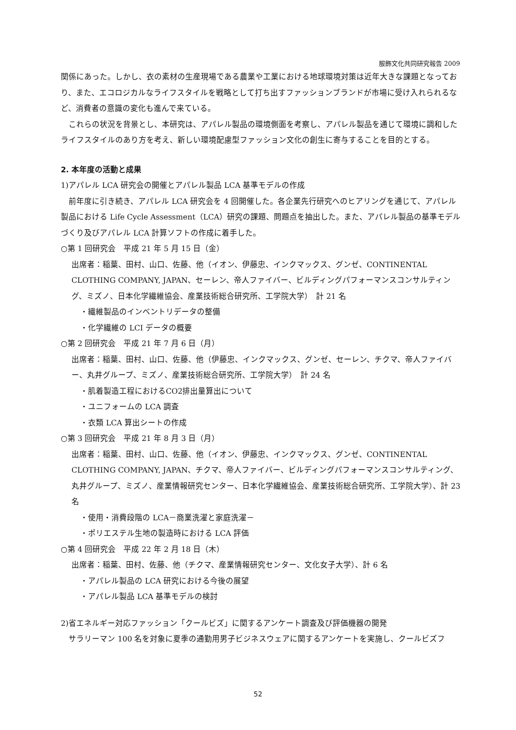服飾文化共同研究報告 2009
関係にあった。しかし、衣の素材の生産現場である農業や工業における地球環境対策は近年大きな課題となっており、また、エコロジカルなライフスタイルを戦略として打ち出すファッションブランドが市場に受け入れられるなど、消費者の意識の変化も進んで来ている。
　これらの状況を背景とし、本研究は、アパレル製品の環境側面を考察し、アパレル製品を通じて環境に調和したライフスタイルのあり方を考え、新しい環境配慮型ファッション文化の創生に寄与することを目的とする。
2. 本年度の活動と成果
1)アパレル LCA 研究会の開催とアパレル製品 LCA 基準モデルの作成
　前年度に引き続き、アパレル LCA 研究会を 4 回開催した。各企業先行研究へのヒアリングを通じて、アパレル製品における Life Cycle Assessment（LCA）研究の課題、問題点を抽出した。また、アパレル製品の基準モデルづくり及びアパレル LCA 計算ソフトの作成に着手した。
○第 1 回研究会　平成 21 年 5 月 15 日（金）
出席者：稲葉、田村、山口、佐藤、他（イオン、伊藤忠、インクマックス、グンゼ、CONTINENTAL CLOTHING COMPANY, JAPAN、セーレン、帝人ファイバー、ビルディングパフォーマンスコンサルティング、ミズノ、日本化学繊維協会、産業技術総合研究所、工学院大学）　計 21 名
・繊維製品のインベントリデータの整備
・化学繊維の LCI データの概要
○第 2 回研究会　平成 21 年 7 月 6 日（月）
出席者：稲葉、田村、山口、佐藤、他（伊藤忠、インクマックス、グンゼ、セーレン、チクマ、帝人ファイバー、丸井グループ、ミズノ、産業技術総合研究所、工学院大学）　計 24 名
・肌着製造工程におけるCO2排出量算出について
・ユニフォームの LCA 調査
・衣類 LCA 算出シートの作成
○第 3 回研究会　平成 21 年 8 月 3 日（月）
出席者：稲葉、田村、山口、佐藤、他（イオン、伊藤忠、インクマックス、グンゼ、CONTINENTAL CLOTHING COMPANY, JAPAN、チクマ、帝人ファイバー、ビルディングパフォーマンスコンサルティング、丸井グループ、ミズノ、産業情報研究センター、日本化学繊維協会、産業技術総合研究所、工学院大学）、計 23 名
・使用・消費段階の LCA－商業洗濯と家庭洗濯－
・ポリエステル生地の製造時における LCA 評価
○第 4 回研究会　平成 22 年 2 月 18 日（木）
出席者：稲葉、田村、佐藤、他（チクマ、産業情報研究センター、文化女子大学）、計 6 名
・アパレル製品の LCA 研究における今後の展望
・アパレル製品 LCA 基準モデルの検討
2)省エネルギー対応ファッション「クールビズ」に関するアンケート調査及び評価機器の開発
　サラリーマン 100 名を対象に夏季の通勤用男子ビジネスウェアに関するアンケートを実施し、クールビズフ
52